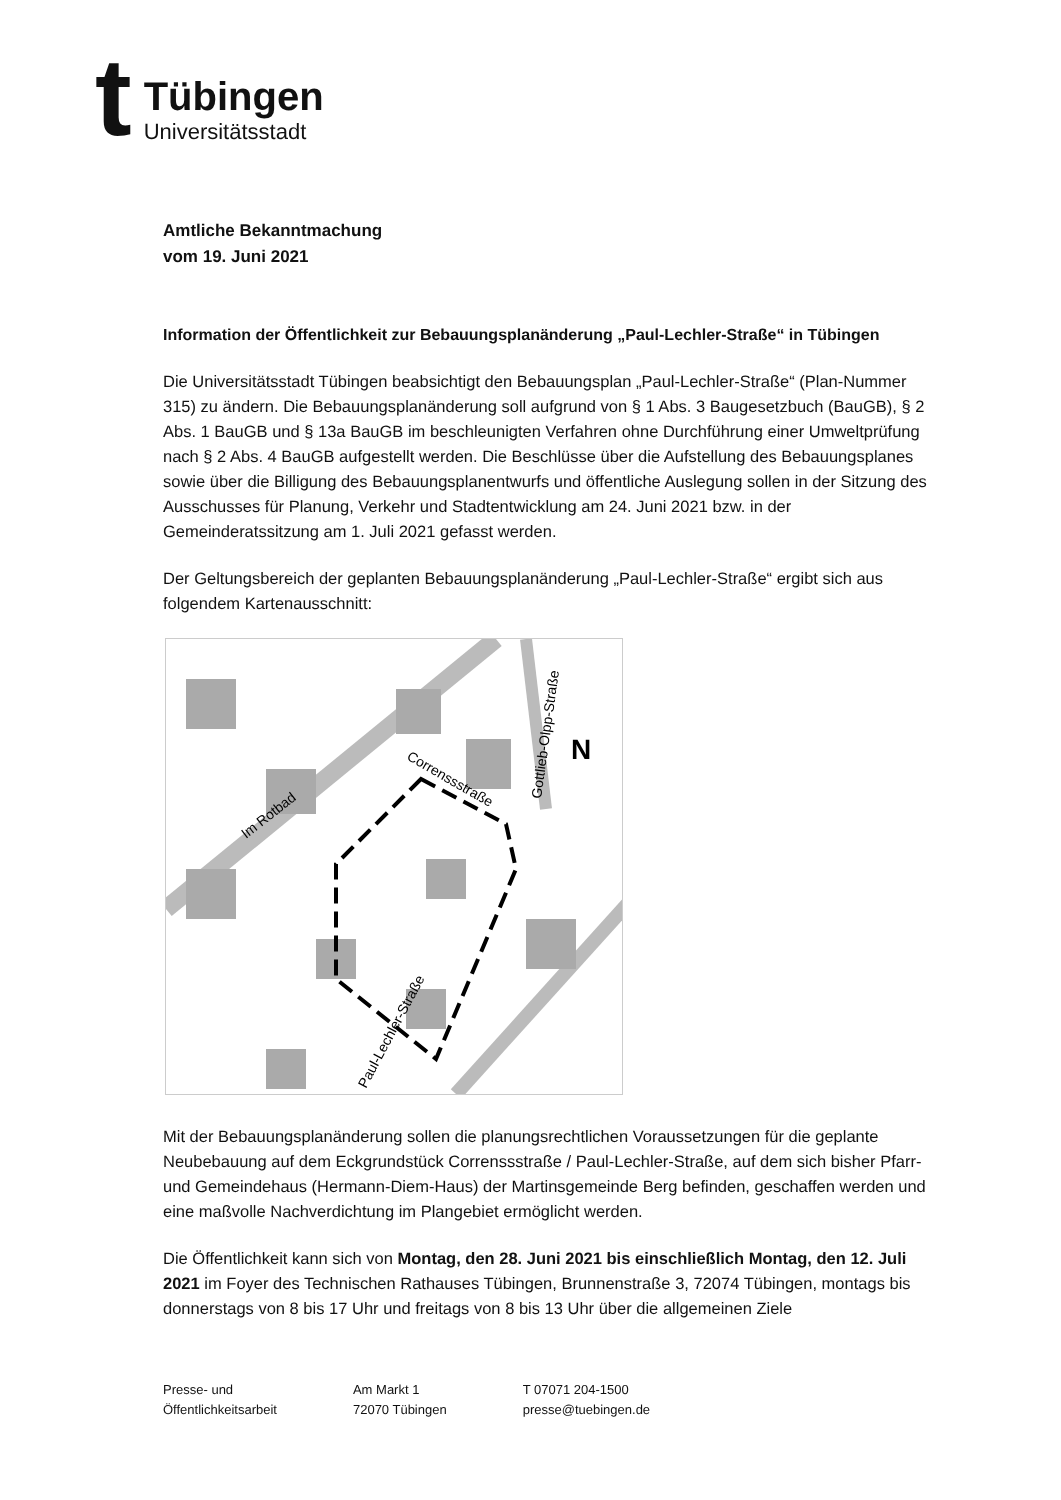t
Tübingen
Universitätsstadt
Amtliche Bekanntmachung
vom 19. Juni 2021
Information der Öffentlichkeit zur Bebauungsplanänderung „Paul-Lechler-Straße“ in Tübingen
Die Universitätsstadt Tübingen beabsichtigt den Bebauungsplan „Paul-Lechler-Straße“ (Plan-Nummer 315) zu ändern. Die Bebauungsplanänderung soll aufgrund von § 1 Abs. 3 Baugesetzbuch (BauGB), § 2 Abs. 1 BauGB und § 13a BauGB im beschleunigten Verfahren ohne Durchführung einer Umweltprüfung nach § 2 Abs. 4 BauGB aufgestellt werden. Die Beschlüsse über die Aufstellung des Bebauungsplanes sowie über die Billigung des Bebauungsplanentwurfs und öffentliche Auslegung sollen in der Sitzung des Ausschusses für Planung, Verkehr und Stadtentwicklung am 24. Juni 2021 bzw. in der Gemeinderatssitzung am 1. Juli 2021 gefasst werden.
Der Geltungsbereich der geplanten Bebauungsplanänderung „Paul-Lechler-Straße“ ergibt sich aus folgendem Kartenausschnitt:
Im Rotbad
Correnssstraße
Gottlieb-Olpp-Straße
Paul-Lechler-Straße
N
Mit der Bebauungsplanänderung sollen die planungsrechtlichen Voraussetzungen für die geplante Neubebauung auf dem Eckgrundstück Correnssstraße / Paul-Lechler-Straße, auf dem sich bisher Pfarr- und Gemeindehaus (Hermann-Diem-Haus) der Martinsgemeinde Berg befinden, geschaffen werden und eine maßvolle Nachverdichtung im Plangebiet ermöglicht werden.
Die Öffentlichkeit kann sich von Montag, den 28. Juni 2021 bis einschließlich Montag, den 12. Juli 2021 im Foyer des Technischen Rathauses Tübingen, Brunnenstraße 3, 72074 Tübingen, montags bis donnerstags von 8 bis 17 Uhr und freitags von 8 bis 13 Uhr über die allgemeinen Ziele
Presse- und
Öffentlichkeitsarbeit
Am Markt 1
72070 Tübingen
T 07071 204-1500
presse@tuebingen.de